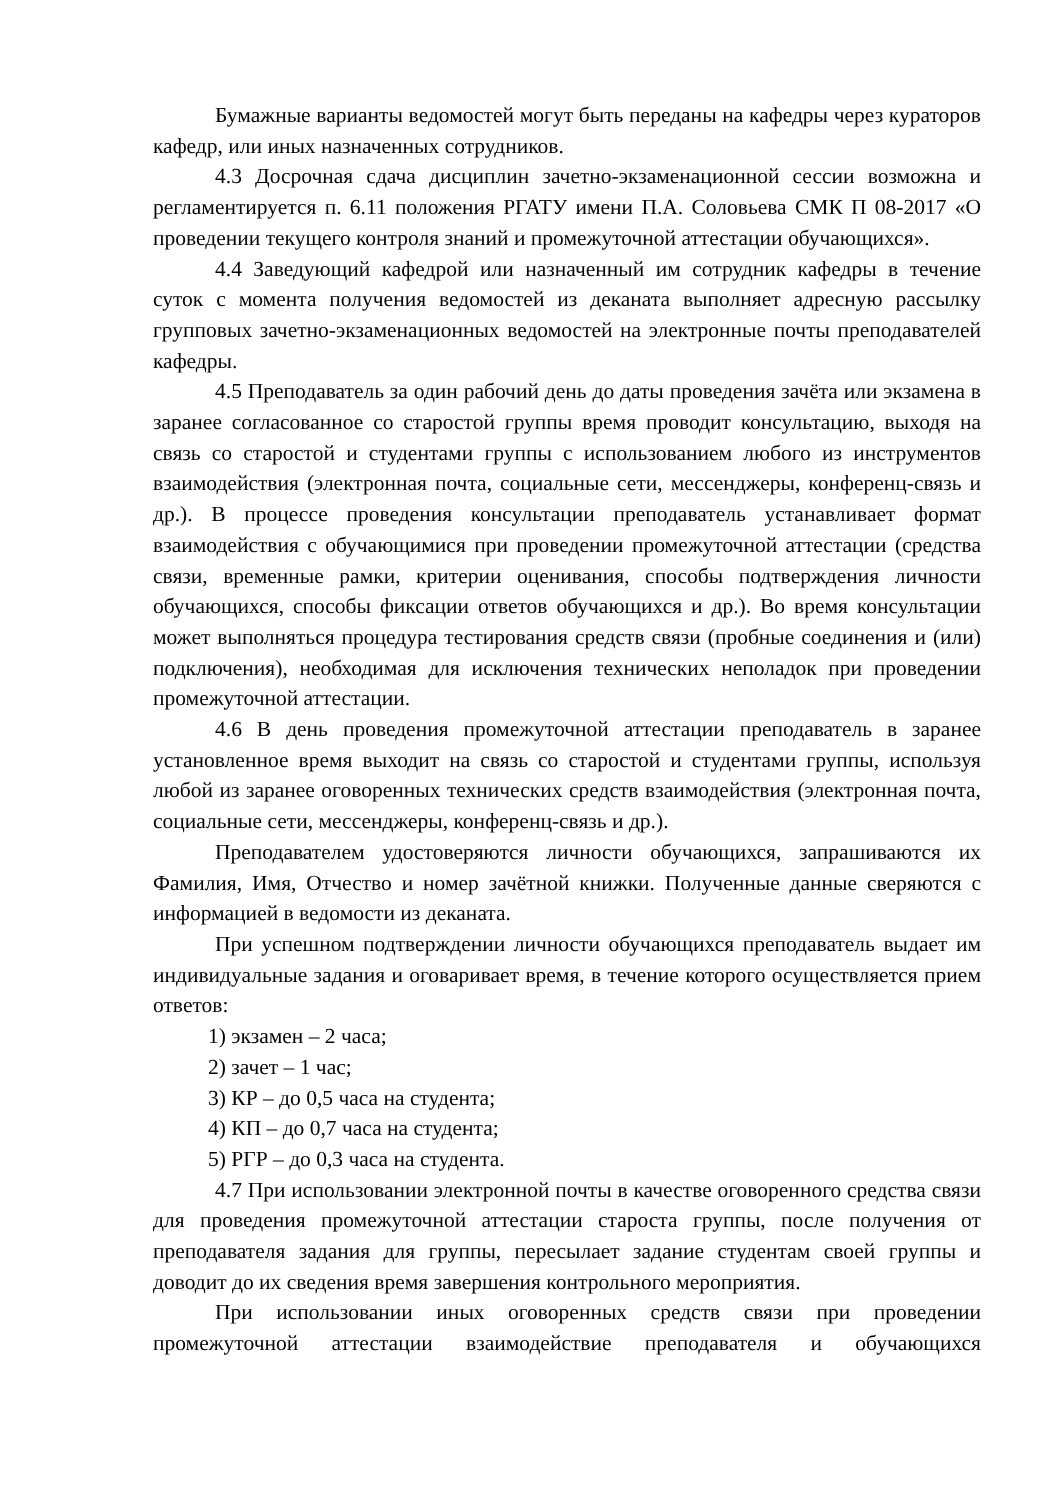Бумажные варианты ведомостей могут быть переданы на кафедры через кураторов кафедр, или иных назначенных сотрудников.
4.3 Досрочная сдача дисциплин зачетно-экзаменационной сессии возможна и регламентируется п. 6.11 положения РГАТУ имени П.А. Соловьева СМК П 08-2017 «О проведении текущего контроля знаний и промежуточной аттестации обучающихся».
4.4 Заведующий кафедрой или назначенный им сотрудник кафедры в течение суток с момента получения ведомостей из деканата выполняет адресную рассылку групповых зачетно-экзаменационных ведомостей на электронные почты преподавателей кафедры.
4.5 Преподаватель за один рабочий день до даты проведения зачёта или экзамена в заранее согласованное со старостой группы время проводит консультацию, выходя на связь со старостой и студентами группы с использованием любого из инструментов взаимодействия (электронная почта, социальные сети, мессенджеры, конференц-связь и др.). В процессе проведения консультации преподаватель устанавливает формат взаимодействия с обучающимися при проведении промежуточной аттестации (средства связи, временные рамки, критерии оценивания, способы подтверждения личности обучающихся, способы фиксации ответов обучающихся и др.). Во время консультации может выполняться процедура тестирования средств связи (пробные соединения и (или) подключения), необходимая для исключения технических неполадок при проведении промежуточной аттестации.
4.6 В день проведения промежуточной аттестации преподаватель в заранее установленное время выходит на связь со старостой и студентами группы, используя любой из заранее оговоренных технических средств взаимодействия (электронная почта, социальные сети, мессенджеры, конференц-связь и др.).
Преподавателем удостоверяются личности обучающихся, запрашиваются их Фамилия, Имя, Отчество и номер зачётной книжки. Полученные данные сверяются с информацией в ведомости из деканата.
При успешном подтверждении личности обучающихся преподаватель выдает им индивидуальные задания и оговаривает время, в течение которого осуществляется прием ответов:
1) экзамен – 2 часа;
2) зачет – 1 час;
3) КР – до 0,5 часа на студента;
4) КП – до 0,7 часа на студента;
5) РГР – до 0,3 часа на студента.
4.7 При использовании электронной почты в качестве оговоренного средства связи для проведения промежуточной аттестации староста группы, после получения от преподавателя задания для группы, пересылает задание студентам своей группы и доводит до их сведения время завершения контрольного мероприятия.
При использовании иных оговоренных средств связи при проведении промежуточной аттестации взаимодействие преподавателя и обучающихся